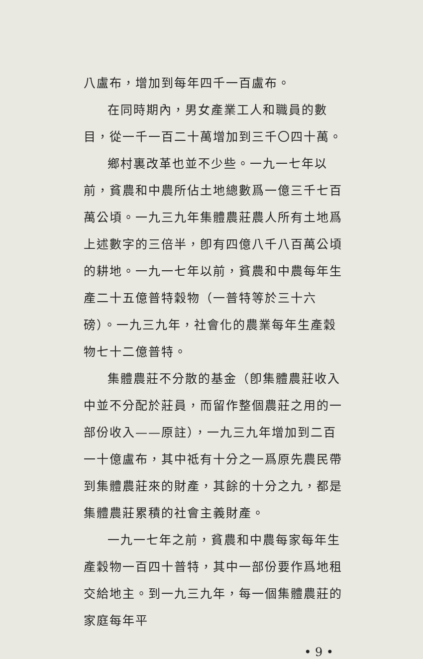八盧布，增加到每年四千一百盧布。
在同時期內，男女產業工人和職員的數目，從一千一百二十萬增加到三千〇四十萬。
鄉村裏改革也並不少些。一九一七年以前，貧農和中農所佔土地總數爲一億三千七百萬公頃。一九三九年集體農莊農人所有土地爲上述數字的三倍半，卽有四億八千八百萬公頃的耕地。一九一七年以前，貧農和中農每年生產二十五億普特穀物（一普特等於三十六磅）。一九三九年，社會化的農業每年生產穀物七十二億普特。
集體農莊不分散的基金（卽集體農莊收入中並不分配於莊員，而留作整個農莊之用的一部份收入——原註），一九三九年增加到二百一十億盧布，其中祗有十分之一爲原先農民帶到集體農莊來的財產，其餘的十分之九，都是集體農莊累積的社會主義財產。
一九一七年之前，貧農和中農每家每年生產穀物一百四十普特，其中一部份要作爲地租交給地主。到一九三九年，每一個集體農莊的家庭每年平
• 9 •